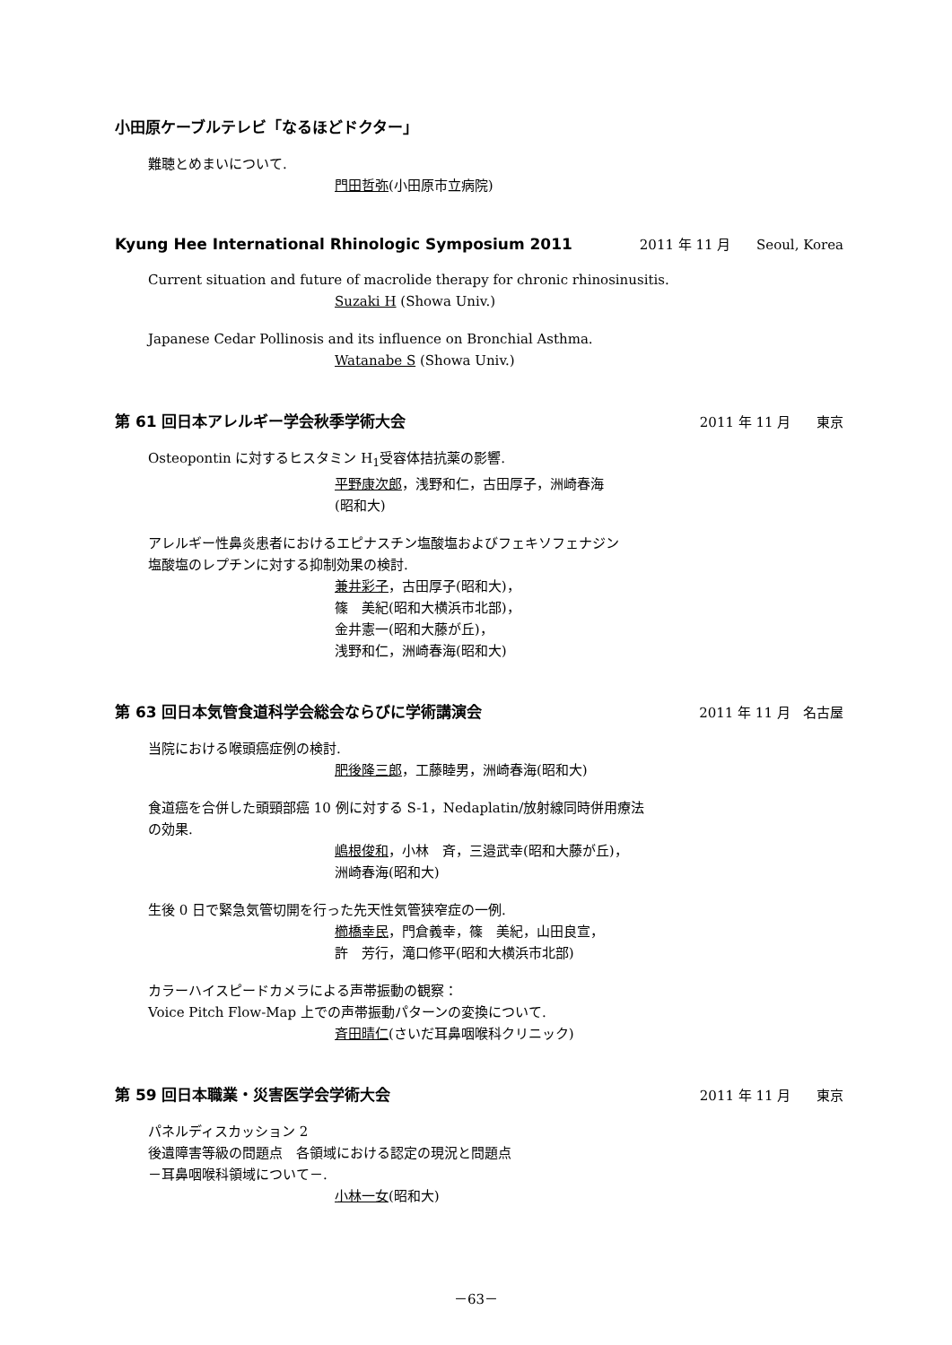小田原ケーブルテレビ「なるほどドクター」
難聴とめまいについて.
門田哲弥(小田原市立病院)
Kyung Hee International Rhinologic Symposium 2011 2011 年 11 月 Seoul, Korea
Current situation and future of macrolide therapy for chronic rhinosinusitis.
Suzaki H (Showa Univ.)
Japanese Cedar Pollinosis and its influence on Bronchial Asthma.
Watanabe S (Showa Univ.)
第 61 回日本アレルギー学会秋季学術大会 2011 年 11 月 東京
Osteopontin に対するヒスタミン H<sub>1</sub>受容体拮抗薬の影響.
平野康次郎，浅野和仁，古田厚子，洲崎春海
(昭和大)
アレルギー性鼻炎患者におけるエピナスチン塩酸塩およびフェキソフェナジン
塩酸塩のレプチンに対する抑制効果の検討.
兼井彩子，古田厚子(昭和大)，
篠　美紀(昭和大横浜市北部)，
金井憲一(昭和大藤が丘)，
浅野和仁，洲崎春海(昭和大)
第 63 回日本気管食道科学会総会ならびに学術講演会 2011 年 11 月 名古屋
当院における喉頭癌症例の検討.
肥後隆三郎，工藤睦男，洲崎春海(昭和大)
食道癌を合併した頭頸部癌 10 例に対する S-1，Nedaplatin/放射線同時併用療法
の効果.
嶋根俊和，小林　斉，三邉武幸(昭和大藤が丘)，
洲崎春海(昭和大)
生後 0 日で緊急気管切開を行った先天性気管狭窄症の一例.
櫛橋幸民，門倉義幸，篠　美紀，山田良宣，
許　芳行，滝口修平(昭和大横浜市北部)
カラーハイスピードカメラによる声帯振動の観察：
Voice Pitch Flow-Map 上での声帯振動パターンの変換について.
斉田晴仁(さいだ耳鼻咽喉科クリニック)
第 59 回日本職業・災害医学会学術大会 2011 年 11 月 東京
パネルディスカッション 2
後遺障害等級の問題点　各領域における認定の現況と問題点
－耳鼻咽喉科領域について－.
小林一女(昭和大)
－63－